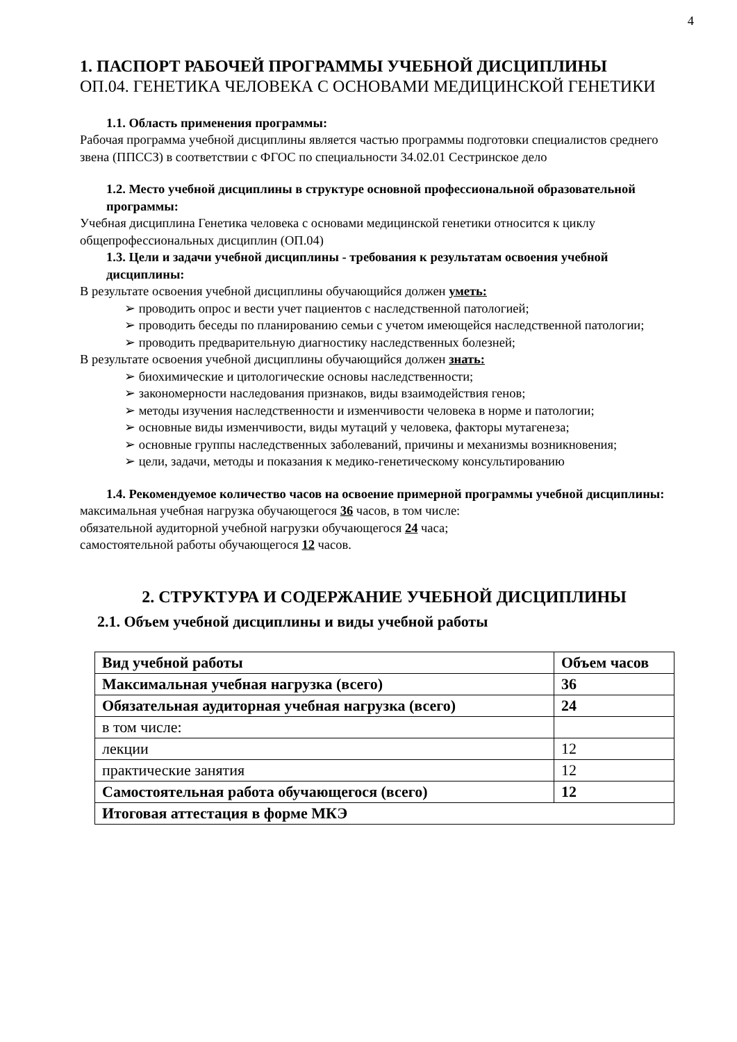4
1. ПАСПОРТ РАБОЧЕЙ ПРОГРАММЫ УЧЕБНОЙ ДИСЦИПЛИНЫ
ОП.04. ГЕНЕТИКА ЧЕЛОВЕКА С ОСНОВАМИ МЕДИЦИНСКОЙ ГЕНЕТИКИ
1.1. Область применения программы:
Рабочая программа учебной дисциплины является частью программы подготовки специалистов среднего звена (ППССЗ) в соответствии с ФГОС по специальности 34.02.01 Сестринское дело
1.2. Место учебной дисциплины в структуре основной профессиональной образовательной программы:
Учебная дисциплина Генетика человека с основами медицинской генетики относится к циклу общепрофессиональных дисциплин (ОП.04)
1.3. Цели и задачи учебной дисциплины - требования к результатам освоения учебной дисциплины:
В результате освоения учебной дисциплины обучающийся должен уметь:
➢ проводить опрос и вести учет пациентов с наследственной патологией;
➢ проводить беседы по планированию семьи с учетом имеющейся наследственной патологии;
➢ проводить предварительную диагностику наследственных болезней;
В результате освоения учебной дисциплины обучающийся должен знать:
➢ биохимические и цитологические основы наследственности;
➢ закономерности наследования признаков, виды взаимодействия генов;
➢ методы изучения наследственности и изменчивости человека в норме и патологии;
➢ основные виды изменчивости, виды мутаций у человека, факторы мутагенеза;
➢ основные группы наследственных заболеваний, причины и механизмы возникновения;
➢ цели, задачи, методы и показания к медико-генетическому консультированию
1.4. Рекомендуемое количество часов на освоение примерной программы учебной дисциплины:
максимальная учебная нагрузка обучающегося 36 часов, в том числе:
обязательной аудиторной учебной нагрузки обучающегося 24 часа;
самостоятельной работы обучающегося 12 часов.
2. СТРУКТУРА И СОДЕРЖАНИЕ УЧЕБНОЙ ДИСЦИПЛИНЫ
2.1. Объем учебной дисциплины и виды учебной работы
| Вид учебной работы | Объем часов |
| --- | --- |
| Максимальная учебная нагрузка (всего) | 36 |
| Обязательная аудиторная учебная нагрузка (всего) | 24 |
| в том числе: | |
| лекции | 12 |
| практические занятия | 12 |
| Самостоятельная работа обучающегося (всего) | 12 |
| Итоговая аттестация в форме МКЭ | |